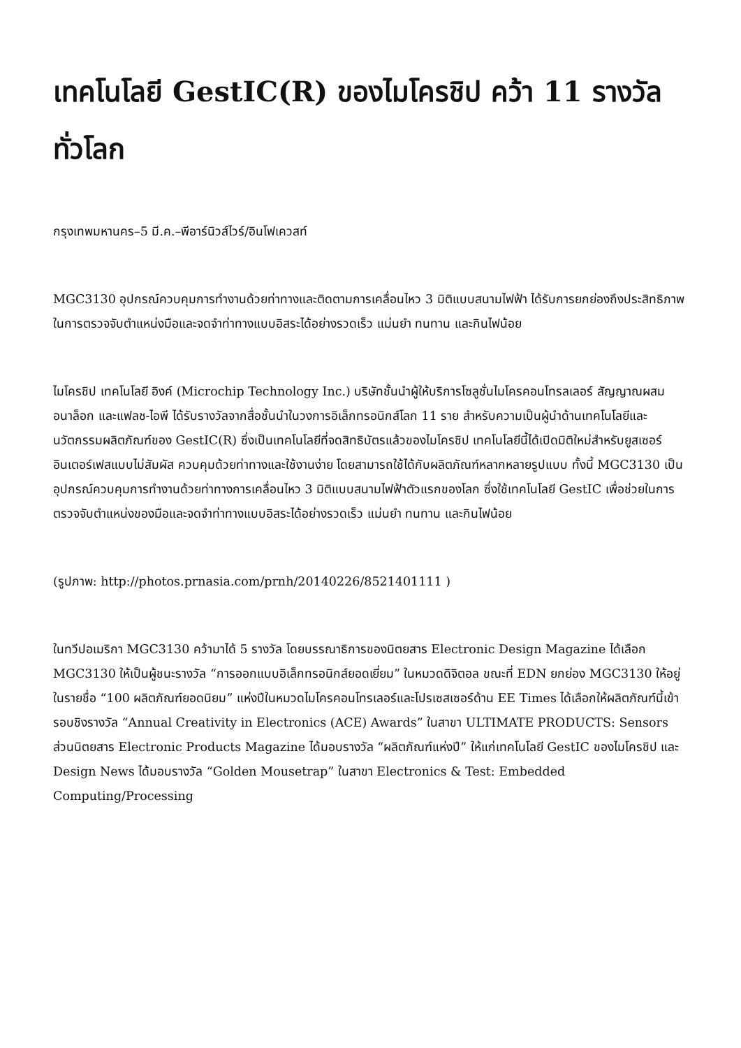เทคโนโลยี GestIC(R) ของไมโครชิป คว้า 11 รางวัลทั่วโลก
กรุงเทพมหานคร–5 มี.ค.–พีอาร์นิวส์ไวร์/อินโฟเควสท์
MGC3130 อุปกรณ์ควบคุมการทำงานด้วยท่าทางและติดตามการเคลื่อนไหว 3 มิติแบบสนามไฟฟ้า ได้รับการยกย่องถึงประสิทธิภาพในการตรวจจับตำแหน่งมือและจดจำท่าทางแบบอิสระได้อย่างรวดเร็ว แม่นยำ ทนทาน และกินไฟน้อย
ไมโครชิป เทคโนโลยี อิงค์ (Microchip Technology Inc.) บริษัทชั้นนำผู้ให้บริการโซลูชั่นไมโครคอนโทรลเลอร์ สัญญาณผสม อนาล็อก และแฟลช-ไอพี ได้รับรางวัลจากสื่อชั้นนำในวงการอิเล็กทรอนิกส์โลก 11 ราย สำหรับความเป็นผู้นำด้านเทคโนโลยีและนวัตกรรมผลิตภัณฑ์ของ GestIC(R) ซึ่งเป็นเทคโนโลยีที่จดสิทธิบัตรแล้วของไมโครชิป เทคโนโลยีนี้ได้เปิดมิติใหม่สำหรับยูสเซอร์อินเตอร์เฟสแบบไม่สัมผัส ควบคุมด้วยท่าทางและใช้งานง่าย โดยสามารถใช้ได้กับผลิตภัณฑ์หลากหลายรูปแบบ ทั้งนี้ MGC3130 เป็นอุปกรณ์ควบคุมการทำงานด้วยท่าทางการเคลื่อนไหว 3 มิติแบบสนามไฟฟ้าตัวแรกของโลก ซึ่งใช้เทคโนโลยี GestIC เพื่อช่วยในการตรวจจับตำแหน่งของมือและจดจำท่าทางแบบอิสระได้อย่างรวดเร็ว แม่นยำ ทนทาน และกินไฟน้อย
(รูปภาพ: http://photos.prnasia.com/prnh/20140226/8521401111 )
ในทวีปอเมริกา MGC3130 คว้ามาได้ 5 รางวัล โดยบรรณาธิการของนิตยสาร Electronic Design Magazine ได้เลือก MGC3130 ให้เป็นผู้ชนะรางวัล “การออกแบบอิเล็กทรอนิกส์ยอดเยี่ยม” ในหมวดดิจิตอล ขณะที่ EDN ยกย่อง MGC3130 ให้อยู่ในรายชื่อ “100 ผลิตภัณฑ์ยอดนิยม” แห่งปีในหมวดไมโครคอนโทรเลอร์และโปรเซสเซอร์ด้าน EE Times ได้เลือกให้ผลิตภัณฑ์นี้เข้ารอบชิงรางวัล “Annual Creativity in Electronics (ACE) Awards” ในสาขา ULTIMATE PRODUCTS: Sensors ส่วนนิตยสาร Electronic Products Magazine ได้มอบรางวัล “ผลิตภัณฑ์แห่งปี” ให้แก่เทคโนโลยี GestIC ของไมโครชิป และ Design News ได้มอบรางวัล “Golden Mousetrap” ในสาขา Electronics & Test: Embedded Computing/Processing